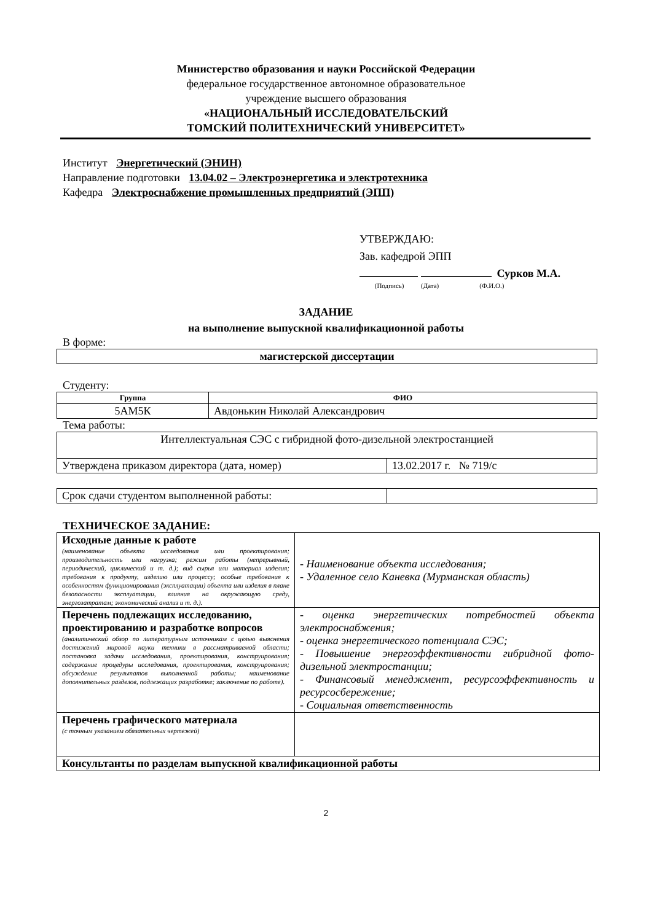Министерство образования и науки Российской Федерации
федеральное государственное автономное образовательное
учреждение высшего образования
«НАЦИОНАЛЬНЫЙ ИССЛЕДОВАТЕЛЬСКИЙ
ТОМСКИЙ ПОЛИТЕХНИЧЕСКИЙ УНИВЕРСИТЕТ»
Институт Энергетический (ЭНИН)
Направление подготовки 13.04.02 – Электроэнергетика и электротехника
Кафедра Электроснабжение промышленных предприятий (ЭПП)
УТВЕРЖДАЮ:
Зав. кафедрой ЭПП
Сурков М.А.
(Подпись) (Дата) (Ф.И.О.)
ЗАДАНИЕ
на выполнение выпускной квалификационной работы
В форме:
| магистерской диссертации |
Студенту:
| Группа | ФИО |
| --- | --- |
| 5АМ5К | Авдонькин Николай Александрович |
Тема работы:
| Интеллектуальная СЭС с гибридной фото-дизельной электростанцией | |
| Утверждена приказом директора (дата, номер) | 13.02.2017 г. № 719/с |
| Срок сдачи студентом выполненной работы: | |
ТЕХНИЧЕСКОЕ ЗАДАНИЕ:
| Исходные данные к работе (наименование объекта исследования или проектирования; производительность или нагрузка; режим работы (непрерывный, периодический, циклический и т. д.); вид сырья или материал изделия; требования к продукту, изделию или процессу; особые требования к особенностям функционирования (эксплуатации) объекта или изделия в плане безопасности эксплуатации, влияния на окружающую среду, энергозатратам; экономический анализ и т. д.). | - Наименование объекта исследования; - Удаленное село Каневка (Мурманская область) |
| Перечень подлежащих исследованию, проектированию и разработке вопросов (аналитический обзор по литературным источникам с целью выяснения достижений мировой науки техники в рассматриваемой области; постановка задачи исследования, проектирования, конструирования; содержание процедуры исследования, проектирования, конструирования; обсуждение результатов выполненной работы; наименование дополнительных разделов, подлежащих разработке; заключение по работе). | - оценка энергетических потребностей объекта электроснабжения; - оценка энергетического потенциала СЭС; - Повышение энергоэффективности гибридной фото-дизельной электростанции; - Финансовый менеджмент, ресурсоэффективность и ресурсосбережение; - Социальная ответственность |
| Перечень графического материала (с точным указанием обязательных чертежей) | |
| Консультанты по разделам выпускной квалификационной работы | |
2